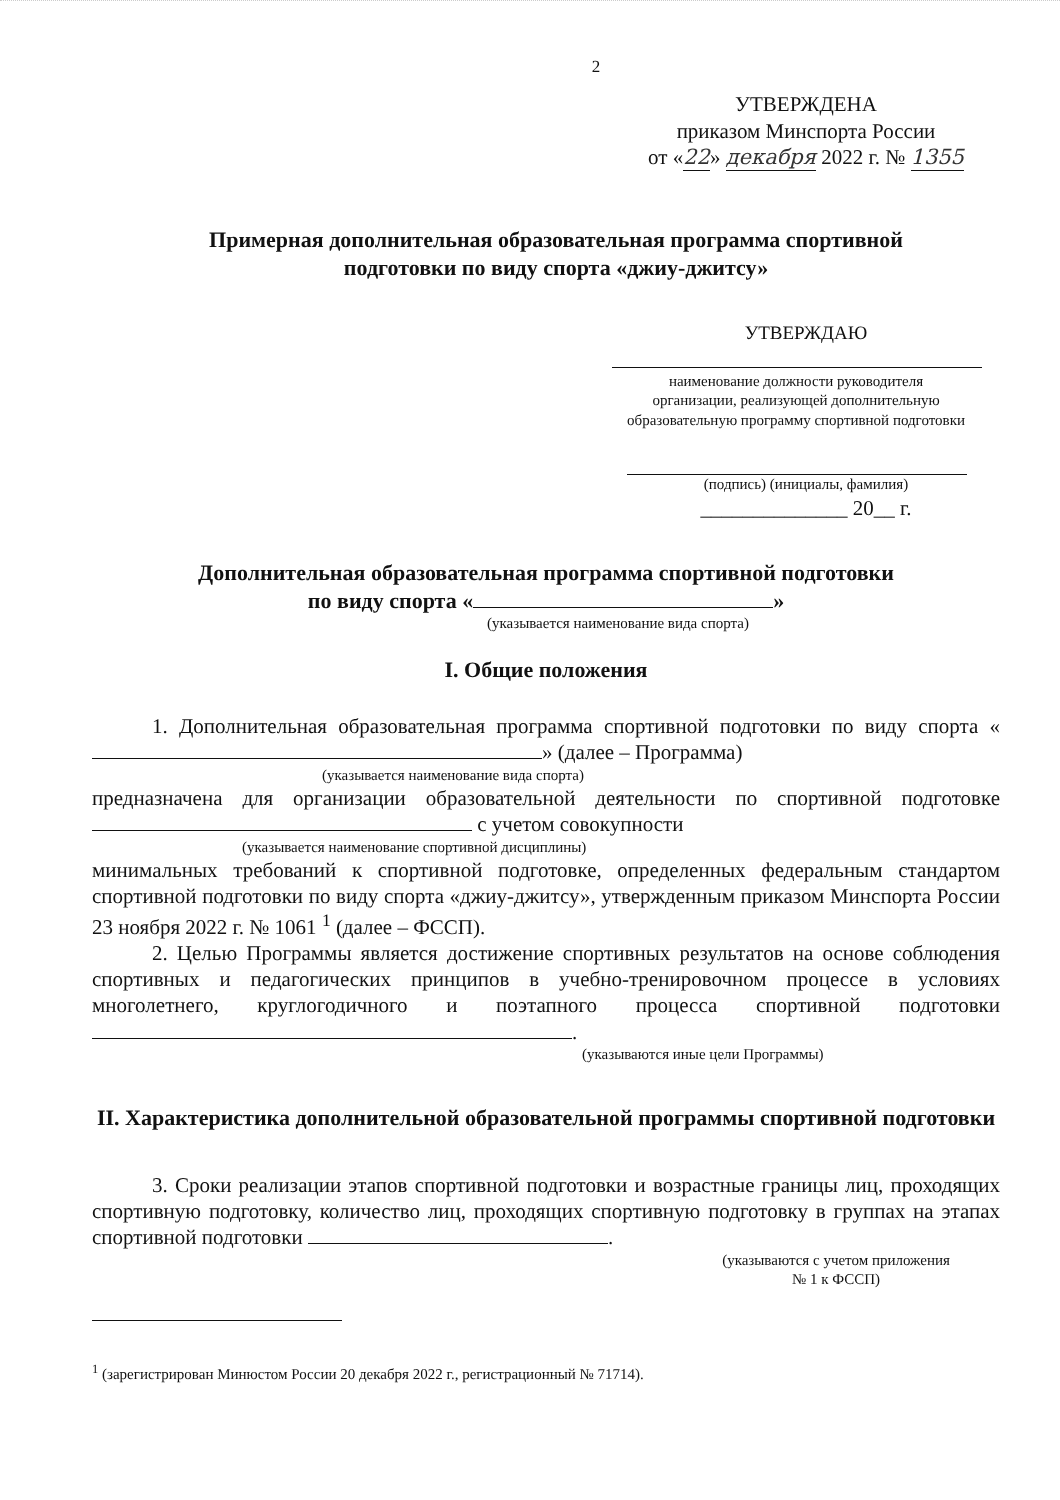2
УТВЕРЖДЕНА
приказом Минспорта России
от «22» декабря 2022 г. № 1355
Примерная дополнительная образовательная программа спортивной
подготовки по виду спорта «джиу-джитсу»
УТВЕРЖДАЮ
наименование должности руководителя
организации, реализующей дополнительную
образовательную программу спортивной подготовки
(подпись) (инициалы, фамилия)
______________ 20__ г.
Дополнительная образовательная программа спортивной подготовки
по виду спорта « »
(указывается наименование вида спорта)
I. Общие положения
1. Дополнительная образовательная программа спортивной подготовки по виду спорта « » (далее – Программа)
(указывается наименование вида спорта)
предназначена для организации образовательной деятельности по спортивной подготовке с учетом совокупности
(указывается наименование спортивной дисциплины)
минимальных требований к спортивной подготовке, определенных федеральным стандартом спортивной подготовки по виду спорта «джиу-джитсу», утвержденным приказом Минспорта России 23 ноября 2022 г. № 1061 <sup>1</sup> (далее – ФССП).
2. Целью Программы является достижение спортивных результатов на основе соблюдения спортивных и педагогических принципов в учебно-тренировочном процессе в условиях многолетнего, круглогодичного и поэтапного процесса спортивной подготовки .
(указываются иные цели Программы)
II. Характеристика дополнительной образовательной программы спортивной подготовки
3. Сроки реализации этапов спортивной подготовки и возрастные границы лиц, проходящих спортивную подготовку, количество лиц, проходящих спортивную подготовку в группах на этапах спортивной подготовки .
(указываются с учетом приложения
№ 1 к ФССП)
<sup>1</sup> (зарегистрирован Минюстом России 20 декабря 2022 г., регистрационный № 71714).